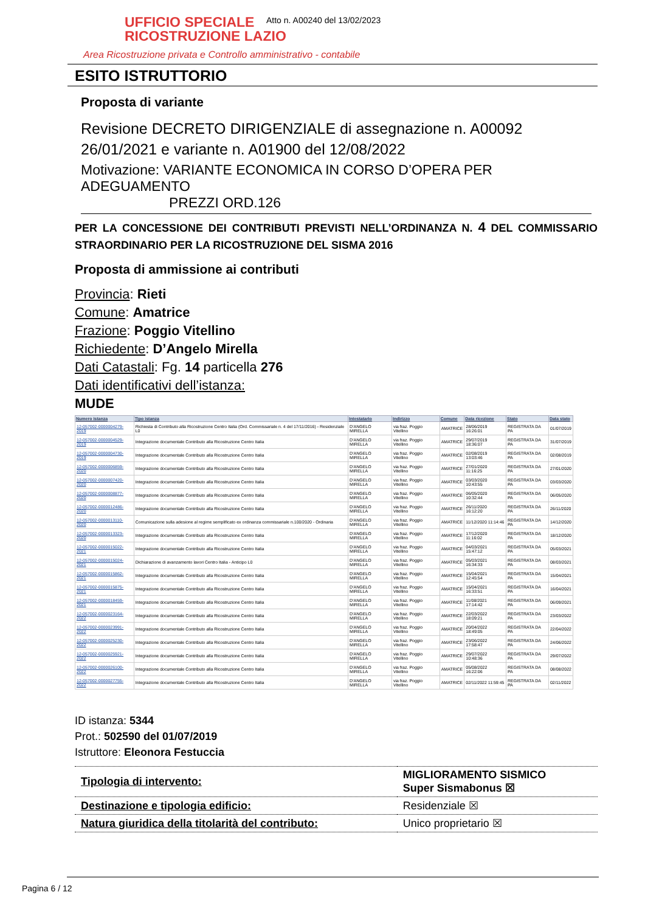UFFICIO SPECIALE
RICOSTRUZIONE LAZIO
Area Ricostruzione privata e Controllo amministrativo - contabile
Atto n. A00240 del 13/02/2023
ESITO ISTRUTTORIO
Proposta di variante
Revisione DECRETO DIRIGENZIALE di assegnazione n. A00092 26/01/2021 e variante n. A01900 del 12/08/2022
Motivazione: VARIANTE ECONOMICA IN CORSO D’OPERA PER ADEGUAMENTO
PREZZI ORD.126
PER LA CONCESSIONE DEI CONTRIBUTI PREVISTI NELL’ORDINANZA N. 4 DEL COMMISSARIO STRAORDINARIO PER LA RICOSTRUZIONE DEL SISMA 2016
Proposta di ammissione ai contributi
Provincia: Rieti
Comune: Amatrice
Frazione: Poggio Vitellino
Richiedente: D’Angelo Mirella
Dati Catastali: Fg. 14 particella 276
Dati identificativi dell’istanza:
MUDE
| Numero istanza | Tipo istanza | Intestatario | Indirizzo | Comune | Data ricezione | Stato | Data stato |
| --- | --- | --- | --- | --- | --- | --- | --- |
| 12-057002-0000004279-2019 | Richiesta di Contributo alla Ricostruzione Centro Italia (Ord. Commissariale n. 4 del 17/11/2016) - Residenziale L0 | D'ANGELO MIRELLA | via fraz. Poggio Vitellino | AMATRICE | 28/06/2019 16:26:01 | REGISTRATA DA PA | 01/07/2019 |
| 12-057002-0000004529-2019 | Integrazione documentale Contributo alla Ricostruzione Centro Italia | D'ANGELO MIRELLA | via fraz. Poggio Vitellino | AMATRICE | 29/07/2019 18:36:07 | REGISTRATA DA PA | 31/07/2019 |
| 12-057002-0000004730-2019 | Integrazione documentale Contributo alla Ricostruzione Centro Italia | D'ANGELO MIRELLA | via fraz. Poggio Vitellino | AMATRICE | 02/08/2019 13:03:46 | REGISTRATA DA PA | 02/08/2019 |
| 12-057002-0000006859-2020 | Integrazione documentale Contributo alla Ricostruzione Centro Italia | D'ANGELO MIRELLA | via fraz. Poggio Vitellino | AMATRICE | 27/01/2020 11:16:25 | REGISTRATA DA PA | 27/01/2020 |
| 12-057002-0000007420-2020 | Integrazione documentale Contributo alla Ricostruzione Centro Italia | D'ANGELO MIRELLA | via fraz. Poggio Vitellino | AMATRICE | 03/03/2020 10:43:55 | REGISTRATA DA PA | 03/03/2020 |
| 12-057002-0000008877-2020 | Integrazione documentale Contributo alla Ricostruzione Centro Italia | D'ANGELO MIRELLA | via fraz. Poggio Vitellino | AMATRICE | 06/05/2020 10:32:44 | REGISTRATA DA PA | 06/05/2020 |
| 12-057002-0000012486-2020 | Integrazione documentale Contributo alla Ricostruzione Centro Italia | D'ANGELO MIRELLA | via fraz. Poggio Vitellino | AMATRICE | 26/11/2020 16:12:20 | REGISTRATA DA PA | 26/11/2020 |
| 12-057002-0000013110-2020 | Comunicazione sulla adesione al regime semplificato ex ordinanza commissariale n.100/2020 - Ordinaria | D'ANGELO MIRELLA | via fraz. Poggio Vitellino | AMATRICE | 11/12/2020 11:14:46 | REGISTRATA DA PA | 14/12/2020 |
| 12-057002-0000013323-2020 | Integrazione documentale Contributo alla Ricostruzione Centro Italia | D'ANGELO MIRELLA | via fraz. Poggio Vitellino | AMATRICE | 17/12/2020 11:16:02 | REGISTRATA DA PA | 18/12/2020 |
| 12-057002-0000015022-2021 | Integrazione documentale Contributo alla Ricostruzione Centro Italia | D'ANGELO MIRELLA | via fraz. Poggio Vitellino | AMATRICE | 04/03/2021 15:47:12 | REGISTRATA DA PA | 05/03/2021 |
| 12-057002-0000015024-2021 | Dichiarazione di avanzamento lavori Centro Italia - Anticipo L0 | D'ANGELO MIRELLA | via fraz. Poggio Vitellino | AMATRICE | 05/03/2021 16:34:33 | REGISTRATA DA PA | 08/03/2021 |
| 12-057002-0000015862-2021 | Integrazione documentale Contributo alla Ricostruzione Centro Italia | D'ANGELO MIRELLA | via fraz. Poggio Vitellino | AMATRICE | 15/04/2021 12:45:54 | REGISTRATA DA PA | 15/04/2021 |
| 12-057002-0000015875-2021 | Integrazione documentale Contributo alla Ricostruzione Centro Italia | D'ANGELO MIRELLA | via fraz. Poggio Vitellino | AMATRICE | 15/04/2021 16:33:51 | REGISTRATA DA PA | 16/04/2021 |
| 12-057002-0000018459-2021 | Integrazione documentale Contributo alla Ricostruzione Centro Italia | D'ANGELO MIRELLA | via fraz. Poggio Vitellino | AMATRICE | 11/08/2021 17:14:42 | REGISTRATA DA PA | 06/09/2021 |
| 12-057002-0000023164-2022 | Integrazione documentale Contributo alla Ricostruzione Centro Italia | D'ANGELO MIRELLA | via fraz. Poggio Vitellino | AMATRICE | 22/03/2022 18:09:21 | REGISTRATA DA PA | 23/03/2022 |
| 12-057002-0000023991-2022 | Integrazione documentale Contributo alla Ricostruzione Centro Italia | D'ANGELO MIRELLA | via fraz. Poggio Vitellino | AMATRICE | 20/04/2022 18:49:05 | REGISTRATA DA PA | 22/04/2022 |
| 12-057002-0000025230-2022 | Integrazione documentale Contributo alla Ricostruzione Centro Italia | D'ANGELO MIRELLA | via fraz. Poggio Vitellino | AMATRICE | 23/06/2022 17:58:47 | REGISTRATA DA PA | 24/06/2022 |
| 12-057002-0000025921-2022 | Integrazione documentale Contributo alla Ricostruzione Centro Italia | D'ANGELO MIRELLA | via fraz. Poggio Vitellino | AMATRICE | 29/07/2022 10:48:36 | REGISTRATA DA PA | 29/07/2022 |
| 12-057002-0000026100-2022 | Integrazione documentale Contributo alla Ricostruzione Centro Italia | D'ANGELO MIRELLA | via fraz. Poggio Vitellino | AMATRICE | 05/08/2022 16:22:06 | REGISTRATA DA PA | 08/08/2022 |
| 12-057002-0000027755-2022 | Integrazione documentale Contributo alla Ricostruzione Centro Italia | D'ANGELO MIRELLA | via fraz. Poggio Vitellino | AMATRICE | 02/11/2022 11:59:45 | REGISTRATA DA PA | 02/11/2022 |
ID istanza: 5344
Prot.: 502590 del 01/07/2019
Istruttore: Eleonora Festuccia
| Tipologia di intervento: | MIGLIORAMENTO SISMICO Super Sismabonus ☒ |
| Destinazione e tipologia edificio: | Residenziale ☒ |
| Natura giuridica della titolarità del contributo: | Unico proprietario ☒ |
Pagina 6 / 12